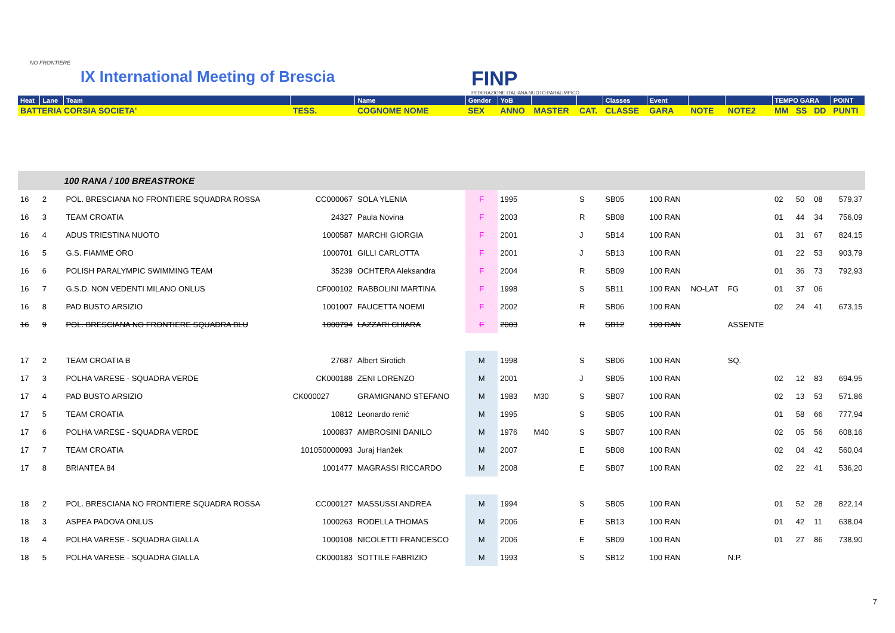NO FRONTIERE
IX International Meeting of Brescia
FINP
FEDERAZIONE ITALIANA NUOTO PARALIMPICO
| Heat | Lane | Team | | Name | Gender | YoB | | | Classes | Event | | | TEMPO GARA | | | POINT |
| BATTERIA CORSIA SOCIETA' | | | TESS. | COGNOME NOME | SEX | ANNO | MASTER | CAT. | CLASSE | GARA | NOTE | NOTE2 | MM | SS | DD | PUNTI |
| | | 100 RANA / 100 BREASTROKE | | | | | | | | | | | | | | |
| 16 | 2 | POL. BRESCIANA NO FRONTIERE SQUADRA ROSSA | CC000067 | SOLA YLENIA | F | 1995 | | S | SB05 | 100 RAN | | | 02 | 50 | 08 | 579,37 |
| 16 | 3 | TEAM CROATIA | 24327 | Paula Novina | F | 2003 | | R | SB08 | 100 RAN | | | 01 | 44 | 34 | 756,09 |
| 16 | 4 | ADUS TRIESTINA NUOTO | 1000587 | MARCHI GIORGIA | F | 2001 | | J | SB14 | 100 RAN | | | 01 | 31 | 67 | 824,15 |
| 16 | 5 | G.S. FIAMME ORO | 1000701 | GILLI CARLOTTA | F | 2001 | | J | SB13 | 100 RAN | | | 01 | 22 | 53 | 903,79 |
| 16 | 6 | POLISH PARALYMPIC SWIMMING TEAM | 35239 | OCHTERA Aleksandra | F | 2004 | | R | SB09 | 100 RAN | | | 01 | 36 | 73 | 792,93 |
| 16 | 7 | G.S.D. NON VEDENTI MILANO ONLUS | CF000102 | RABBOLINI MARTINA | F | 1998 | | S | SB11 | 100 RAN | NO-LAT | FG | 01 | 37 | 06 | |
| 16 | 8 | PAD BUSTO ARSIZIO | 1001007 | FAUCETTA NOEMI | F | 2002 | | R | SB06 | 100 RAN | | | 02 | 24 | 41 | 673,15 |
| 16 | 9 | POL. BRESCIANA NO FRONTIERE SQUADRA BLU | 1000794 | LAZZARI CHIARA | F | 2003 | | R | SB12 | 100 RAN | | ASSENTE | | | | |
| 17 | 2 | TEAM CROATIA B | 27687 | Albert Sirotich | M | 1998 | | S | SB06 | 100 RAN | | SQ. | | | | |
| 17 | 3 | POLHA VARESE - SQUADRA VERDE | CK000188 | ZENI LORENZO | M | 2001 | | J | SB05 | 100 RAN | | | 02 | 12 | 83 | 694,95 |
| 17 | 4 | PAD BUSTO ARSIZIO | CK000027 | GRAMIGNANO STEFANO | M | 1983 | M30 | S | SB07 | 100 RAN | | | 02 | 13 | 53 | 571,86 |
| 17 | 5 | TEAM CROATIA | 10812 | Leonardo renić | M | 1995 | | S | SB05 | 100 RAN | | | 01 | 58 | 66 | 777,94 |
| 17 | 6 | POLHA VARESE - SQUADRA VERDE | 1000837 | AMBROSINI DANILO | M | 1976 | M40 | S | SB07 | 100 RAN | | | 02 | 05 | 56 | 608,16 |
| 17 | 7 | TEAM CROATIA | 101050000093 | Juraj Hanžek | M | 2007 | | E | SB08 | 100 RAN | | | 02 | 04 | 42 | 560,04 |
| 17 | 8 | BRIANTEA 84 | 1001477 | MAGRASSI RICCARDO | M | 2008 | | E | SB07 | 100 RAN | | | 02 | 22 | 41 | 536,20 |
| 18 | 2 | POL. BRESCIANA NO FRONTIERE SQUADRA ROSSA | CC000127 | MASSUSSI ANDREA | M | 1994 | | S | SB05 | 100 RAN | | | 01 | 52 | 28 | 822,14 |
| 18 | 3 | ASPEA PADOVA ONLUS | 1000263 | RODELLA THOMAS | M | 2006 | | E | SB13 | 100 RAN | | | 01 | 42 | 11 | 638,04 |
| 18 | 4 | POLHA VARESE - SQUADRA GIALLA | 1000108 | NICOLETTI FRANCESCO | M | 2006 | | E | SB09 | 100 RAN | | | 01 | 27 | 86 | 738,90 |
| 18 | 5 | POLHA VARESE - SQUADRA GIALLA | CK000183 | SOTTILE FABRIZIO | M | 1993 | | S | SB12 | 100 RAN | | N.P. | | | | |
7